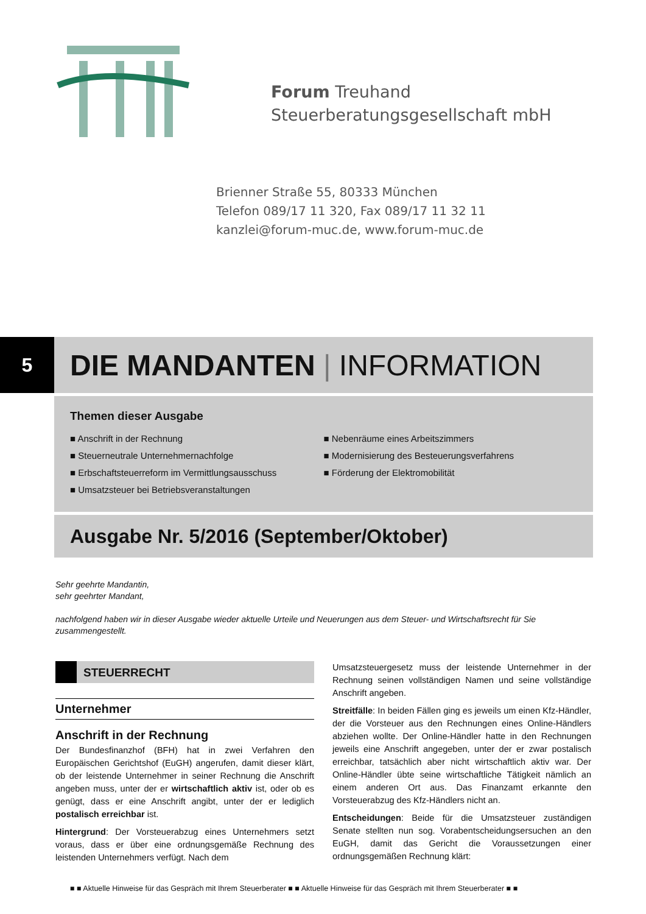Forum Treuhand
Steuerberatungsgesellschaft mbH
Brienner Straße 55, 80333 München
Telefon 089/17 11 320, Fax 089/17 11 32 11
kanzlei@forum-muc.de, www.forum-muc.de
5
DIE MANDANTEN | INFORMATION
Themen dieser Ausgabe
■ Anschrift in der Rechnung
■ Steuerneutrale Unternehmernachfolge
■ Erbschaftsteuerreform im Vermittlungsausschuss
■ Umsatzsteuer bei Betriebsveranstaltungen
■ Nebenräume eines Arbeitszimmers
■ Modernisierung des Besteuerungsverfahrens
■ Förderung der Elektromobilität
Ausgabe Nr. 5/2016 (September/Oktober)
Sehr geehrte Mandantin,
sehr geehrter Mandant,
nachfolgend haben wir in dieser Ausgabe wieder aktuelle Urteile und Neuerungen aus dem Steuer- und Wirtschaftsrecht für Sie zusammengestellt.
STEUERRECHT
Unternehmer
Anschrift in der Rechnung
Der Bundesfinanzhof (BFH) hat in zwei Verfahren den Europäischen Gerichtshof (EuGH) angerufen, damit dieser klärt, ob der leistende Unternehmer in seiner Rechnung die Anschrift angeben muss, unter der er wirtschaftlich aktiv ist, oder ob es genügt, dass er eine Anschrift angibt, unter der er lediglich postalisch erreichbar ist.
Hintergrund: Der Vorsteuerabzug eines Unternehmers setzt voraus, dass er über eine ordnungsgemäße Rechnung des leistenden Unternehmers verfügt. Nach dem
Umsatzsteuergesetz muss der leistende Unternehmer in der Rechnung seinen vollständigen Namen und seine vollständige Anschrift angeben.
Streitfälle: In beiden Fällen ging es jeweils um einen Kfz-Händler, der die Vorsteuer aus den Rechnungen eines Online-Händlers abziehen wollte. Der Online-Händler hatte in den Rechnungen jeweils eine Anschrift angegeben, unter der er zwar postalisch erreichbar, tatsächlich aber nicht wirtschaftlich aktiv war. Der Online-Händler übte seine wirtschaftliche Tätigkeit nämlich an einem anderen Ort aus. Das Finanzamt erkannte den Vorsteuerabzug des Kfz-Händlers nicht an.
Entscheidungen: Beide für die Umsatzsteuer zuständigen Senate stellten nun sog. Vorabentscheidungsersuchen an den EuGH, damit das Gericht die Voraussetzungen einer ordnungsgemäßen Rechnung klärt:
■ ■ Aktuelle Hinweise für das Gespräch mit Ihrem Steuerberater ■ ■ Aktuelle Hinweise für das Gespräch mit Ihrem Steuerberater ■ ■